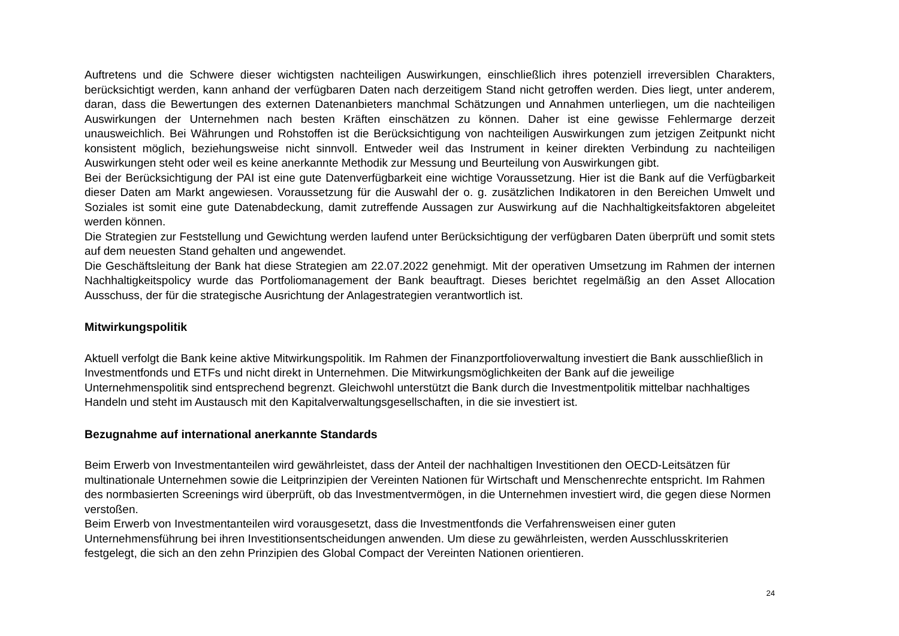Auftretens und die Schwere dieser wichtigsten nachteiligen Auswirkungen, einschließlich ihres potenziell irreversiblen Charakters, berücksichtigt werden, kann anhand der verfügbaren Daten nach derzeitigem Stand nicht getroffen werden. Dies liegt, unter anderem, daran, dass die Bewertungen des externen Datenanbieters manchmal Schätzungen und Annahmen unterliegen, um die nachteiligen Auswirkungen der Unternehmen nach besten Kräften einschätzen zu können. Daher ist eine gewisse Fehlermarge derzeit unausweichlich. Bei Währungen und Rohstoffen ist die Berücksichtigung von nachteiligen Auswirkungen zum jetzigen Zeitpunkt nicht konsistent möglich, beziehungsweise nicht sinnvoll. Entweder weil das Instrument in keiner direkten Verbindung zu nachteiligen Auswirkungen steht oder weil es keine anerkannte Methodik zur Messung und Beurteilung von Auswirkungen gibt.
Bei der Berücksichtigung der PAI ist eine gute Datenverfügbarkeit eine wichtige Voraussetzung. Hier ist die Bank auf die Verfügbarkeit dieser Daten am Markt angewiesen. Voraussetzung für die Auswahl der o. g. zusätzlichen Indikatoren in den Bereichen Umwelt und Soziales ist somit eine gute Datenabdeckung, damit zutreffende Aussagen zur Auswirkung auf die Nachhaltigkeitsfaktoren abgeleitet werden können.
Die Strategien zur Feststellung und Gewichtung werden laufend unter Berücksichtigung der verfügbaren Daten überprüft und somit stets auf dem neuesten Stand gehalten und angewendet.
Die Geschäftsleitung der Bank hat diese Strategien am 22.07.2022 genehmigt. Mit der operativen Umsetzung im Rahmen der internen Nachhaltigkeitspolicy wurde das Portfoliomanagement der Bank beauftragt. Dieses berichtet regelmäßig an den Asset Allocation Ausschuss, der für die strategische Ausrichtung der Anlagestrategien verantwortlich ist.
Mitwirkungspolitik
Aktuell verfolgt die Bank keine aktive Mitwirkungspolitik. Im Rahmen der Finanzportfolioverwaltung investiert die Bank ausschließlich in Investmentfonds und ETFs und nicht direkt in Unternehmen. Die Mitwirkungsmöglichkeiten der Bank auf die jeweilige Unternehmenspolitik sind entsprechend begrenzt. Gleichwohl unterstützt die Bank durch die Investmentpolitik mittelbar nachhaltiges Handeln und steht im Austausch mit den Kapitalverwaltungsgesellschaften, in die sie investiert ist.
Bezugnahme auf international anerkannte Standards
Beim Erwerb von Investmentanteilen wird gewährleistet, dass der Anteil der nachhaltigen Investitionen den OECD-Leitsätzen für multinationale Unternehmen sowie die Leitprinzipien der Vereinten Nationen für Wirtschaft und Menschenrechte entspricht. Im Rahmen des normbasierten Screenings wird überprüft, ob das Investmentvermögen, in die Unternehmen investiert wird, die gegen diese Normen verstoßen.
Beim Erwerb von Investmentanteilen wird vorausgesetzt, dass die Investmentfonds die Verfahrensweisen einer guten Unternehmensführung bei ihren Investitionsentscheidungen anwenden. Um diese zu gewährleisten, werden Ausschlusskriterien festgelegt, die sich an den zehn Prinzipien des Global Compact der Vereinten Nationen orientieren.
24